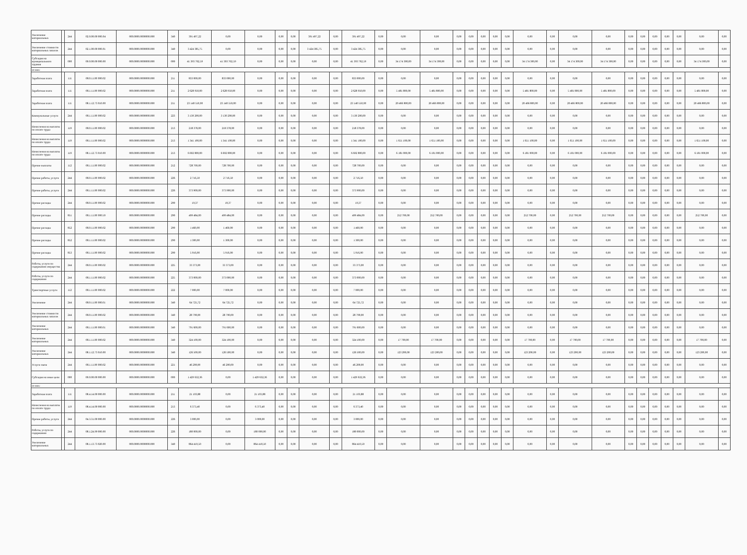| Увеличение материальных | | 244 | 02.0.00.00 000.04 | 000.0000.0000000.000 | 340 | 391 497,22 | 0,00 | 0,00 | 0,00 | 0,00 | 391 497,22 | 0,00 | 391 497,22 | 0,00 | 0,00 | 0,00 | 0,00 | 0,00 | 0,00 | 0,00 | 0,00 | 0,00 | 0,00 | 0,00 | 0,00 | 0,00 | 0,00 | 0,00 | 0,00 | 0,00 | 0,00 | 0,00 |
| Увеличение стоимости материальных запасов | | 244 | 02.1.00.00 000.01 | 000.0000.0000000.000 | 340 | 3 424 385,75 | 0,00 | 0,00 | 0,00 | 0,00 | 3 424 385,75 | 0,00 | 3 424 385,75 | 0,00 | 0,00 | 0,00 | 0,00 | 0,00 | 0,00 | 0,00 | 0,00 | 0,00 | 0,00 | 0,00 | 0,00 | 0,00 | 0,00 | 0,00 | 0,00 | 0,00 | 0,00 | 0,00 |
| Субсидия на муниципального задания | | 000 | 00.0.00.00 000.00 | 000.0000.0000000.000 | 000 | 41 393 762,59 | 41 393 762,59 | 0,00 | 0,00 | 0,00 | 0,00 | 0,00 | 41 393 762,59 | 0,00 | 34 174 300,00 | 34 174 300,00 | 0,00 | 0,00 | 0,00 | 0,00 | 0,00 | 34 174 300,00 | 0,00 | 34 174 300,00 | 34 174 300,00 | 0,00 | 0,00 | 0,00 | 0,00 | 0,00 | 34 174 300,00 | 0,00 |
| из них: | | | | | | | | | | | | | | | | | | | | | | | | | | | | | | | | |
| Заработная плата | | 111 | 08.0.11.00 000.02 | 000.0000.0000000.000 | 211 | 833 000,00 | 833 000,00 | 0,00 | 0,00 | 0,00 | 0,00 | 0,00 | 833 000,00 | 0,00 | 0,00 | 0,00 | 0,00 | 0,00 | 0,00 | 0,00 | 0,00 | 0,00 | 0,00 | 0,00 | 0,00 | 0,00 | 0,00 | 0,00 | 0,00 | 0,00 | 0,00 | 0,00 |
| Заработная плата | | 111 | 08.1.11.00 000.02 | 000.0000.0000000.000 | 211 | 2 628 950,00 | 2 628 950,00 | 0,00 | 0,00 | 0,00 | 0,00 | 0,00 | 2 628 950,00 | 0,00 | 5 481 800,00 | 5 481 800,00 | 0,00 | 0,00 | 0,00 | 0,00 | 0,00 | 5 481 800,00 | 0,00 | 5 481 800,00 | 5 481 800,00 | 0,00 | 0,00 | 0,00 | 0,00 | 0,00 | 5 481 800,00 | 0,00 |
| Заработная плата | | 111 | 08.1.12.73 010.00 | 000.0000.0000000.000 | 211 | 23 140 550,00 | 23 140 550,00 | 0,00 | 0,00 | 0,00 | 0,00 | 0,00 | 23 140 550,00 | 0,00 | 20 466 800,00 | 20 466 800,00 | 0,00 | 0,00 | 0,00 | 0,00 | 0,00 | 20 466 800,00 | 0,00 | 20 466 800,00 | 20 466 800,00 | 0,00 | 0,00 | 0,00 | 0,00 | 0,00 | 20 466 800,00 | 0,00 |
| Коммунальные услуги | | 244 | 08.1.11.00 000.02 | 000.0000.0000000.000 | 223 | 3 130 200,00 | 3 130 200,00 | 0,00 | 0,00 | 0,00 | 0,00 | 0,00 | 3 130 200,00 | 0,00 | 0,00 | 0,00 | 0,00 | 0,00 | 0,00 | 0,00 | 0,00 | 0,00 | 0,00 | 0,00 | 0,00 | 0,00 | 0,00 | 0,00 | 0,00 | 0,00 | 0,00 | 0,00 |
| Начисления на выплаты по оплате труда | | 119 | 08.0.11.00 000.02 | 000.0000.0000000.000 | 213 | 218 378,00 | 218 378,00 | 0,00 | 0,00 | 0,00 | 0,00 | 0,00 | 218 378,00 | 0,00 | 0,00 | 0,00 | 0,00 | 0,00 | 0,00 | 0,00 | 0,00 | 0,00 | 0,00 | 0,00 | 0,00 | 0,00 | 0,00 | 0,00 | 0,00 | 0,00 | 0,00 | 0,00 |
| Начисления на выплаты по оплате труда | | 119 | 08.1.11.00 000.02 | 000.0000.0000000.000 | 213 | 1 341 100,00 | 1 341 100,00 | 0,00 | 0,00 | 0,00 | 0,00 | 0,00 | 1 341 100,00 | 0,00 | 1 651 100,00 | 1 651 100,00 | 0,00 | 0,00 | 0,00 | 0,00 | 0,00 | 1 651 100,00 | 0,00 | 1 651 100,00 | 1 651 100,00 | 0,00 | 0,00 | 0,00 | 0,00 | 0,00 | 1 651 100,00 | 0,00 |
| Начисления на выплаты по оплате труда | | 119 | 08.1.12.73 010.00 | 000.0000.0000000.000 | 213 | 6 692 800,00 | 6 692 800,00 | 0,00 | 0,00 | 0,00 | 0,00 | 0,00 | 6 692 800,00 | 0,00 | 6 181 000,00 | 6 181 000,00 | 0,00 | 0,00 | 0,00 | 0,00 | 0,00 | 6 181 000,00 | 0,00 | 6 181 000,00 | 6 181 000,00 | 0,00 | 0,00 | 0,00 | 0,00 | 0,00 | 6 181 000,00 | 0,00 |
| Прочие выплаты | | 112 | 08.1.11.00 000.02 | 000.0000.0000000.000 | 212 | 728 700,00 | 728 700,00 | 0,00 | 0,00 | 0,00 | 0,00 | 0,00 | 728 700,00 | 0,00 | 0,00 | 0,00 | 0,00 | 0,00 | 0,00 | 0,00 | 0,00 | 0,00 | 0,00 | 0,00 | 0,00 | 0,00 | 0,00 | 0,00 | 0,00 | 0,00 | 0,00 | 0,00 |
| Прочие работы, услуги | | 244 | 08.0.11.00 000.02 | 000.0000.0000000.000 | 226 | 2 716,50 | 2 716,50 | 0,00 | 0,00 | 0,00 | 0,00 | 0,00 | 2 716,50 | 0,00 | 0,00 | 0,00 | 0,00 | 0,00 | 0,00 | 0,00 | 0,00 | 0,00 | 0,00 | 0,00 | 0,00 | 0,00 | 0,00 | 0,00 | 0,00 | 0,00 | 0,00 | 0,00 |
| Прочие работы, услуги | | 244 | 08.1.11.00 000.02 | 000.0000.0000000.000 | 226 | 373 900,00 | 373 900,00 | 0,00 | 0,00 | 0,00 | 0,00 | 0,00 | 373 900,00 | 0,00 | 0,00 | 0,00 | 0,00 | 0,00 | 0,00 | 0,00 | 0,00 | 0,00 | 0,00 | 0,00 | 0,00 | 0,00 | 0,00 | 0,00 | 0,00 | 0,00 | 0,00 | 0,00 |
| Прочие расходы | | 244 | 08.0.11.00 000.02 | 000.0000.0000000.000 | 290 | 19,37 | 19,37 | 0,00 | 0,00 | 0,00 | 0,00 | 0,00 | 19,37 | 0,00 | 0,00 | 0,00 | 0,00 | 0,00 | 0,00 | 0,00 | 0,00 | 0,00 | 0,00 | 0,00 | 0,00 | 0,00 | 0,00 | 0,00 | 0,00 | 0,00 | 0,00 | 0,00 |
| Прочие расходы | | 851 | 08.1.11.00 000.50 | 000.0000.0000000.000 | 290 | 499 484,00 | 499 484,00 | 0,00 | 0,00 | 0,00 | 0,00 | 0,00 | 499 484,00 | 0,00 | 252 700,00 | 252 700,00 | 0,00 | 0,00 | 0,00 | 0,00 | 0,00 | 252 700,00 | 0,00 | 252 700,00 | 252 700,00 | 0,00 | 0,00 | 0,00 | 0,00 | 0,00 | 252 700,00 | 0,00 |
| Прочие расходы | | 852 | 08.0.11.00 000.02 | 000.0000.0000000.000 | 290 | 1 460,00 | 1 460,00 | 0,00 | 0,00 | 0,00 | 0,00 | 0,00 | 1 460,00 | 0,00 | 0,00 | 0,00 | 0,00 | 0,00 | 0,00 | 0,00 | 0,00 | 0,00 | 0,00 | 0,00 | 0,00 | 0,00 | 0,00 | 0,00 | 0,00 | 0,00 | 0,00 | 0,00 |
| Прочие расходы | | 852 | 08.1.11.00 000.02 | 000.0000.0000000.000 | 290 | 1 300,00 | 1 300,00 | 0,00 | 0,00 | 0,00 | 0,00 | 0,00 | 1 300,00 | 0,00 | 0,00 | 0,00 | 0,00 | 0,00 | 0,00 | 0,00 | 0,00 | 0,00 | 0,00 | 0,00 | 0,00 | 0,00 | 0,00 | 0,00 | 0,00 | 0,00 | 0,00 | 0,00 |
| Прочие расходы | | 853 | 08.1.11.00 000.02 | 000.0000.0000000.000 | 290 | 5 916,00 | 5 916,00 | 0,00 | 0,00 | 0,00 | 0,00 | 0,00 | 5 916,00 | 0,00 | 0,00 | 0,00 | 0,00 | 0,00 | 0,00 | 0,00 | 0,00 | 0,00 | 0,00 | 0,00 | 0,00 | 0,00 | 0,00 | 0,00 | 0,00 | 0,00 | 0,00 | 0,00 |
| Работы, услуги по содержанию имущества | | 244 | 08.0.11.00 000.02 | 000.0000.0000000.000 | 225 | 33 373,00 | 33 373,00 | 0,00 | 0,00 | 0,00 | 0,00 | 0,00 | 33 373,00 | 0,00 | 0,00 | 0,00 | 0,00 | 0,00 | 0,00 | 0,00 | 0,00 | 0,00 | 0,00 | 0,00 | 0,00 | 0,00 | 0,00 | 0,00 | 0,00 | 0,00 | 0,00 | 0,00 |
| Работы, услуги по содержанию | | 244 | 08.1.11.00 000.02 | 000.0000.0000000.000 | 225 | 373 000,00 | 373 000,00 | 0,00 | 0,00 | 0,00 | 0,00 | 0,00 | 373 000,00 | 0,00 | 0,00 | 0,00 | 0,00 | 0,00 | 0,00 | 0,00 | 0,00 | 0,00 | 0,00 | 0,00 | 0,00 | 0,00 | 0,00 | 0,00 | 0,00 | 0,00 | 0,00 | 0,00 |
| Транспортные услуги | | 112 | 08.1.11.00 000.02 | 000.0000.0000000.000 | 222 | 7 000,00 | 7 000,00 | 0,00 | 0,00 | 0,00 | 0,00 | 0,00 | 7 000,00 | 0,00 | 0,00 | 0,00 | 0,00 | 0,00 | 0,00 | 0,00 | 0,00 | 0,00 | 0,00 | 0,00 | 0,00 | 0,00 | 0,00 | 0,00 | 0,00 | 0,00 | 0,00 | 0,00 |
| Увеличение | | 244 | 08.0.11.00 000.01 | 000.0000.0000000.000 | 340 | 64 725,72 | 64 725,72 | 0,00 | 0,00 | 0,00 | 0,00 | 0,00 | 64 725,72 | 0,00 | 0,00 | 0,00 | 0,00 | 0,00 | 0,00 | 0,00 | 0,00 | 0,00 | 0,00 | 0,00 | 0,00 | 0,00 | 0,00 | 0,00 | 0,00 | 0,00 | 0,00 | 0,00 |
| Увеличение стоимости материальных запасов | | 244 | 08.0.11.00 000.02 | 000.0000.0000000.000 | 340 | 28 790,00 | 28 790,00 | 0,00 | 0,00 | 0,00 | 0,00 | 0,00 | 28 790,00 | 0,00 | 0,00 | 0,00 | 0,00 | 0,00 | 0,00 | 0,00 | 0,00 | 0,00 | 0,00 | 0,00 | 0,00 | 0,00 | 0,00 | 0,00 | 0,00 | 0,00 | 0,00 | 0,00 |
| Увеличение материальных | | 244 | 08.1.11.00 000.01 | 000.0000.0000000.000 | 340 | 791 600,00 | 791 600,00 | 0,00 | 0,00 | 0,00 | 0,00 | 0,00 | 791 600,00 | 0,00 | 0,00 | 0,00 | 0,00 | 0,00 | 0,00 | 0,00 | 0,00 | 0,00 | 0,00 | 0,00 | 0,00 | 0,00 | 0,00 | 0,00 | 0,00 | 0,00 | 0,00 | 0,00 |
| Увеличение материальных | | 244 | 08.1.11.00 000.02 | 000.0000.0000000.000 | 340 | 324 100,00 | 324 100,00 | 0,00 | 0,00 | 0,00 | 0,00 | 0,00 | 324 100,00 | 0,00 | 17 700,00 | 17 700,00 | 0,00 | 0,00 | 0,00 | 0,00 | 0,00 | 17 700,00 | 0,00 | 17 700,00 | 17 700,00 | 0,00 | 0,00 | 0,00 | 0,00 | 0,00 | 17 700,00 | 0,00 |
| Увеличение материальных | | 244 | 08.1.12.73 010.00 | 000.0000.0000000.000 | 340 | 126 500,00 | 126 500,00 | 0,00 | 0,00 | 0,00 | 0,00 | 0,00 | 126 500,00 | 0,00 | 123 200,00 | 123 200,00 | 0,00 | 0,00 | 0,00 | 0,00 | 0,00 | 123 200,00 | 0,00 | 123 200,00 | 123 200,00 | 0,00 | 0,00 | 0,00 | 0,00 | 0,00 | 123 200,00 | 0,00 |
| Услуги связи | | 244 | 08.1.11.00 000.02 | 000.0000.0000000.000 | 221 | 46 200,00 | 46 200,00 | 0,00 | 0,00 | 0,00 | 0,00 | 0,00 | 46 200,00 | 0,00 | 0,00 | 0,00 | 0,00 | 0,00 | 0,00 | 0,00 | 0,00 | 0,00 | 0,00 | 0,00 | 0,00 | 0,00 | 0,00 | 0,00 | 0,00 | 0,00 | 0,00 | 0,00 |
| Субсидия на иные цели | | 000 | 00.0.00.00 000.00 | 000.0000.0000000.000 | 000 | 1 429 632,36 | 0,00 | 1 429 632,36 | 0,00 | 0,00 | 0,00 | 0,00 | 1 429 632,36 | 0,00 | 0,00 | 0,00 | 0,00 | 0,00 | 0,00 | 0,00 | 0,00 | 0,00 | 0,00 | 0,00 | 0,00 | 0,00 | 0,00 | 0,00 | 0,00 | 0,00 | 0,00 | 0,00 |
| из них: | | | | | | | | | | | | | | | | | | | | | | | | | | | | | | | | |
| Заработная плата | | 111 | 08.4.14.00 000.00 | 000.0000.0000000.000 | 211 | 21 103,88 | 0,00 | 21 103,88 | 0,00 | 0,00 | 0,00 | 0,00 | 21 103,88 | 0,00 | 0,00 | 0,00 | 0,00 | 0,00 | 0,00 | 0,00 | 0,00 | 0,00 | 0,00 | 0,00 | 0,00 | 0,00 | 0,00 | 0,00 | 0,00 | 0,00 | 0,00 | 0,00 |
| Начисления на выплаты по оплате труда | | 119 | 08.4.14.00 000.00 | 000.0000.0000000.000 | 213 | 6 373,40 | 0,00 | 6 373,40 | 0,00 | 0,00 | 0,00 | 0,00 | 6 373,40 | 0,00 | 0,00 | 0,00 | 0,00 | 0,00 | 0,00 | 0,00 | 0,00 | 0,00 | 0,00 | 0,00 | 0,00 | 0,00 | 0,00 | 0,00 | 0,00 | 0,00 | 0,00 | 0,00 |
| Прочие работы, услуги | | 244 | 04.3.31.00 000.00 | 000.0000.0000000.000 | 226 | 3 000,00 | 0,00 | 3 000,00 | 0,00 | 0,00 | 0,00 | 0,00 | 3 000,00 | 0,00 | 0,00 | 0,00 | 0,00 | 0,00 | 0,00 | 0,00 | 0,00 | 0,00 | 0,00 | 0,00 | 0,00 | 0,00 | 0,00 | 0,00 | 0,00 | 0,00 | 0,00 | 0,00 |
| Работы, услуги по содержанию | | 244 | 08.1.24.99 000.00 | 000.0000.0000000.000 | 226 | 180 000,00 | 0,00 | 180 000,00 | 0,00 | 0,00 | 0,00 | 0,00 | 180 000,00 | 0,00 | 0,00 | 0,00 | 0,00 | 0,00 | 0,00 | 0,00 | 0,00 | 0,00 | 0,00 | 0,00 | 0,00 | 0,00 | 0,00 | 0,00 | 0,00 | 0,00 | 0,00 | 0,00 |
| Увеличение материальных | | 244 | 08.1.13.73 020.00 | 000.0000.0000000.000 | 340 | 864 410,50 | 0,00 | 864 410,50 | 0,00 | 0,00 | 0,00 | 0,00 | 864 410,50 | 0,00 | 0,00 | 0,00 | 0,00 | 0,00 | 0,00 | 0,00 | 0,00 | 0,00 | 0,00 | 0,00 | 0,00 | 0,00 | 0,00 | 0,00 | 0,00 | 0,00 | 0,00 | 0,00 |